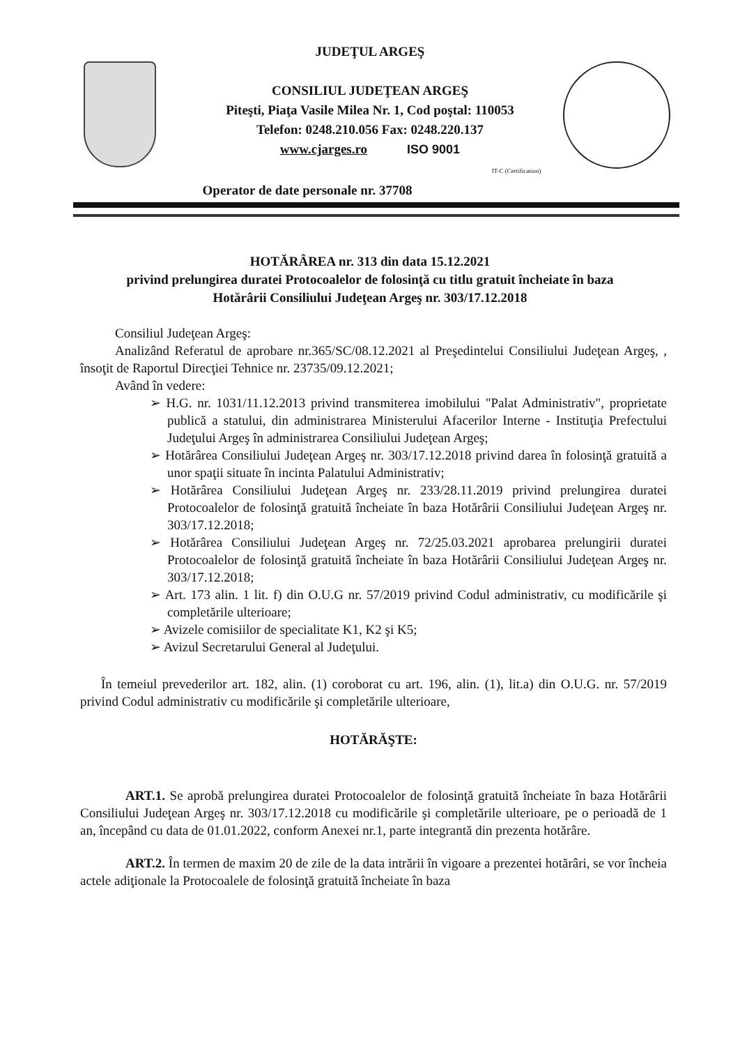JUDEŢUL ARGEŞ
CONSILIUL JUDEŢEAN ARGEŞ
Piteşti, Piaţa Vasile Milea Nr. 1, Cod poştal: 110053
Telefon: 0248.210.056 Fax: 0248.220.137
www.cjarges.ro ISO 9001
IT-C (Certification)
Operator de date personale nr. 37708
HOTĂRÂREA nr. 313 din data 15.12.2021
privind prelungirea duratei Protocoalelor de folosinţă cu titlu gratuit încheiate în baza
Hotărârii Consiliului Judeţean Argeş nr. 303/17.12.2018
Consiliul Judeţean Argeş:
Analizând Referatul de aprobare nr.365/SC/08.12.2021 al Preşedintelui Consiliului Judeţean Argeş, , însoţit de Raportul Direcţiei Tehnice nr. 23735/09.12.2021;
Având în vedere:
➢ H.G. nr. 1031/11.12.2013 privind transmiterea imobilului "Palat Administrativ", proprietate publică a statului, din administrarea Ministerului Afacerilor Interne - Instituţia Prefectului Judeţului Argeş în administrarea Consiliului Judeţean Argeş;
➢ Hotărârea Consiliului Judeţean Argeş nr. 303/17.12.2018 privind darea în folosinţă gratuită a unor spaţii situate în incinta Palatului Administrativ;
➢ Hotărârea Consiliului Judeţean Argeş nr. 233/28.11.2019 privind prelungirea duratei Protocoalelor de folosinţă gratuită încheiate în baza Hotărârii Consiliului Judeţean Argeş nr. 303/17.12.2018;
➢ Hotărârea Consiliului Judeţean Argeş nr. 72/25.03.2021 aprobarea prelungirii duratei Protocoalelor de folosinţă gratuită încheiate în baza Hotărârii Consiliului Judeţean Argeş nr. 303/17.12.2018;
➢ Art. 173 alin. 1 lit. f) din O.U.G nr. 57/2019 privind Codul administrativ, cu modificările şi completările ulterioare;
➢ Avizele comisiilor de specialitate K1, K2 şi K5;
➢ Avizul Secretarului General al Judeţului.
În temeiul prevederilor art. 182, alin. (1) coroborat cu art. 196, alin. (1), lit.a) din O.U.G. nr. 57/2019 privind Codul administrativ cu modificările şi completările ulterioare,
HOTĂRĂŞTE:
ART.1. Se aprobă prelungirea duratei Protocoalelor de folosinţă gratuită încheiate în baza Hotărârii Consiliului Judeţean Argeş nr. 303/17.12.2018 cu modificările şi completările ulterioare, pe o perioadă de 1 an, începând cu data de 01.01.2022, conform Anexei nr.1, parte integrantă din prezenta hotărâre.
ART.2. În termen de maxim 20 de zile de la data intrării în vigoare a prezentei hotărâri, se vor încheia actele adiţionale la Protocoalele de folosinţă gratuită încheiate în baza